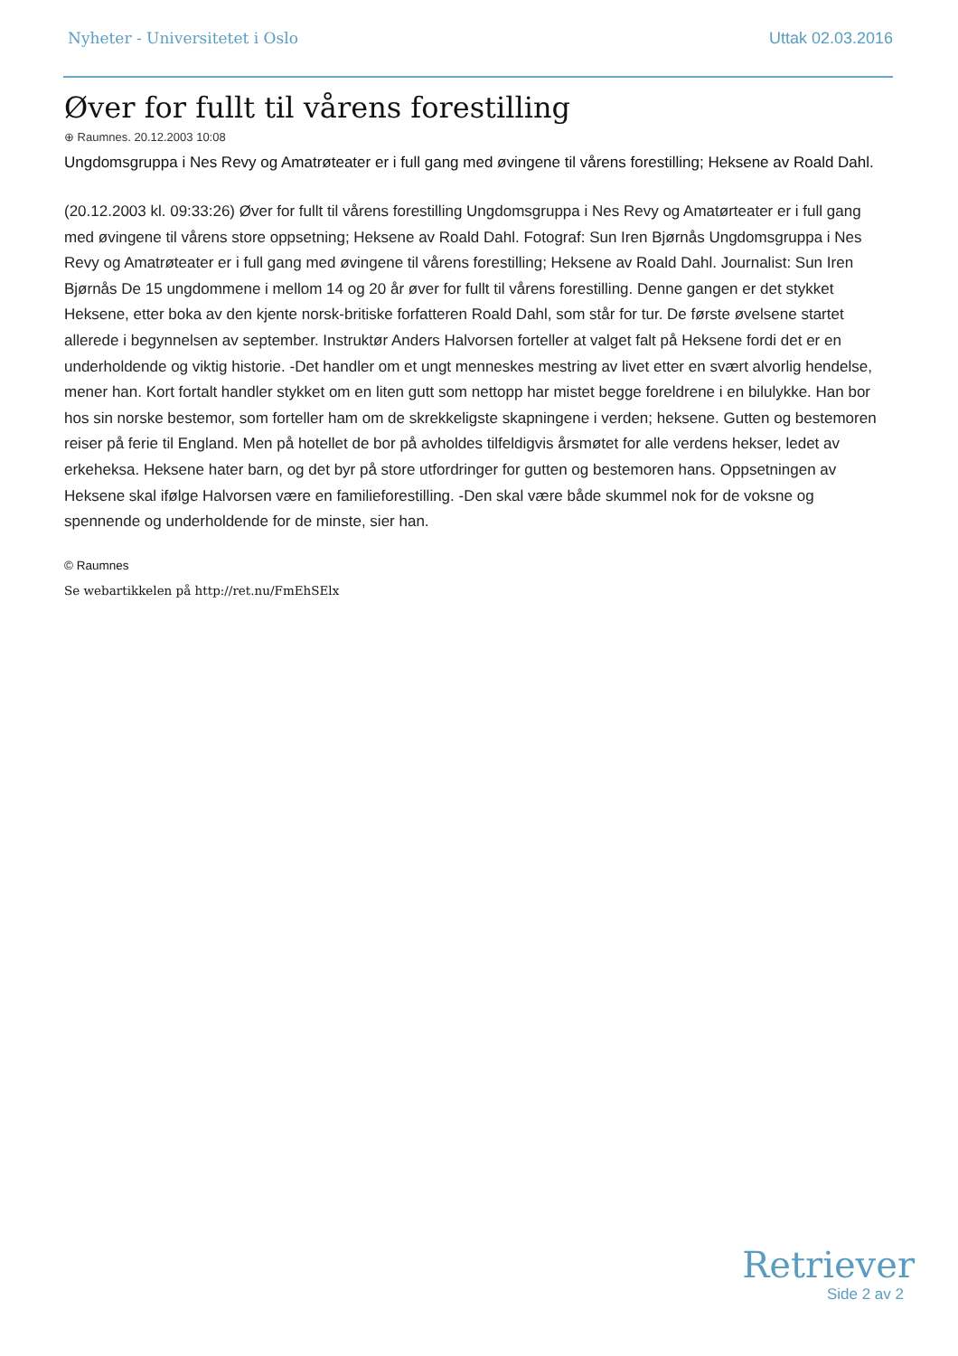Nyheter - Universitetet i Oslo Uttak 02.03.2016
Øver for fullt til vårens forestilling
⊕ Raumnes. 20.12.2003 10:08
Ungdomsgruppa i Nes Revy og Amatrøteater er i full gang med øvingene til vårens forestilling; Heksene av Roald Dahl.
(20.12.2003 kl. 09:33:26) Øver for fullt til vårens forestilling Ungdomsgruppa i Nes Revy og Amatørteater er i full gang med øvingene til vårens store oppsetning; Heksene av Roald Dahl. Fotograf: Sun Iren Bjørnås Ungdomsgruppa i Nes Revy og Amatrøteater er i full gang med øvingene til vårens forestilling; Heksene av Roald Dahl. Journalist: Sun Iren Bjørnås De 15 ungdommene i mellom 14 og 20 år øver for fullt til vårens forestilling. Denne gangen er det stykket Heksene, etter boka av den kjente norsk-britiske forfatteren Roald Dahl, som står for tur. De første øvelsene startet allerede i begynnelsen av september. Instruktør Anders Halvorsen forteller at valget falt på Heksene fordi det er en underholdende og viktig historie. -Det handler om et ungt menneskes mestring av livet etter en svært alvorlig hendelse, mener han. Kort fortalt handler stykket om en liten gutt som nettopp har mistet begge foreldrene i en bilulykke. Han bor hos sin norske bestemor, som forteller ham om de skrekkeligste skapningene i verden; heksene. Gutten og bestemoren reiser på ferie til England. Men på hotellet de bor på avholdes tilfeldigvis årsmøtet for alle verdens hekser, ledet av erkeheksa. Heksene hater barn, og det byr på store utfordringer for gutten og bestemoren hans. Oppsetningen av Heksene skal ifølge Halvorsen være en familieforestilling. -Den skal være både skummel nok for de voksne og spennende og underholdende for de minste, sier han.
© Raumnes
Se webartikkelen på http://ret.nu/FmEhSElx
Retriever
Side 2 av 2